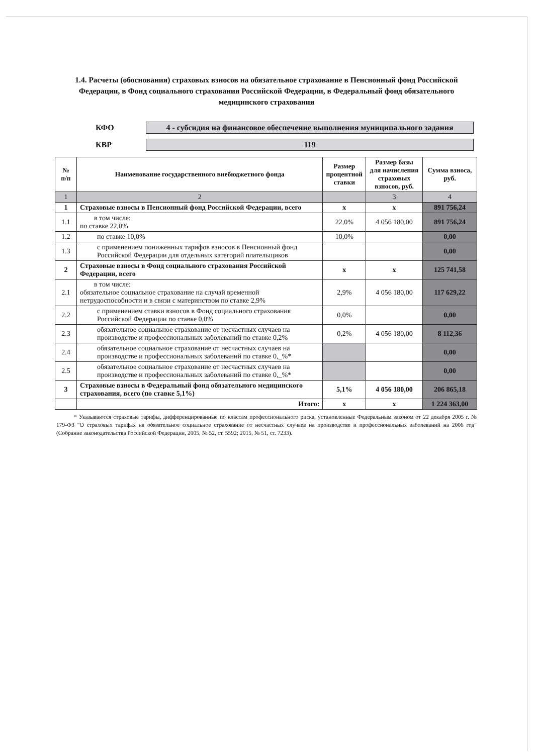1.4. Расчеты (обоснования) страховых взносов на обязательное страхование в Пенсионный фонд Российской Федерации, в Фонд социального страхования Российской Федерации, в Федеральный фонд обязательного медицинского страхования
КФО
4 - субсидия на финансовое обеспечение выполнения муниципального задания
КВР
119
| № п/п | Наименование государственного внебюджетного фонда | Размер процентной ставки | Размер базы для начисления страховых взносов, руб. | Сумма взноса, руб. |
| --- | --- | --- | --- | --- |
| 1 | 2 | | 3 | 4 |
| 1 | Страховые взносы в Пенсионный фонд Российской Федерации, всего | x | x | 891 756,24 |
| 1.1 | в том числе: по ставке 22,0% | 22,0% | 4 056 180,00 | 891 756,24 |
| 1.2 | по ставке 10,0% | 10,0% | | 0,00 |
| 1.3 | с применением пониженных тарифов взносов в Пенсионный фонд Российской Федерации для отдельных категорий плательщиков | | | 0,00 |
| 2 | Страховые взносы в Фонд социального страхования Российской Федерации, всего | x | x | 125 741,58 |
| 2.1 | в том числе: обязательное социальное страхование на случай временной нетрудоспособности и в связи с материнством по ставке 2,9% | 2,9% | 4 056 180,00 | 117 629,22 |
| 2.2 | с применением ставки взносов в Фонд социального страхования Российской Федерации по ставке 0,0% | 0,0% | | 0,00 |
| 2.3 | обязательное социальное страхование от несчастных случаев на производстве и профессиональных заболеваний по ставке 0,2% | 0,2% | 4 056 180,00 | 8 112,36 |
| 2.4 | обязательное социальное страхование от несчастных случаев на производстве и профессиональных заболеваний по ставке 0,_%* | | | 0,00 |
| 2.5 | обязательное социальное страхование от несчастных случаев на производстве и профессиональных заболеваний по ставке 0,_%* | | | 0,00 |
| 3 | Страховые взносы в Федеральный фонд обязательного медицинского страхования, всего (по ставке 5,1%) | 5,1% | 4 056 180,00 | 206 865,18 |
| | Итого: | x | x | 1 224 363,00 |
* Указываются страховые тарифы, дифференцированные по классам профессионального риска, установленные Федеральным законом от 22 декабря 2005 г. № 179-ФЗ "О страховых тарифах на обязательное социальное страхование от несчастных случаев на производстве и профессиональных заболеваний на 2006 год" (Собрание законодательства Российской Федерации, 2005, № 52, ст. 5592; 2015, № 51, ст. 7233).